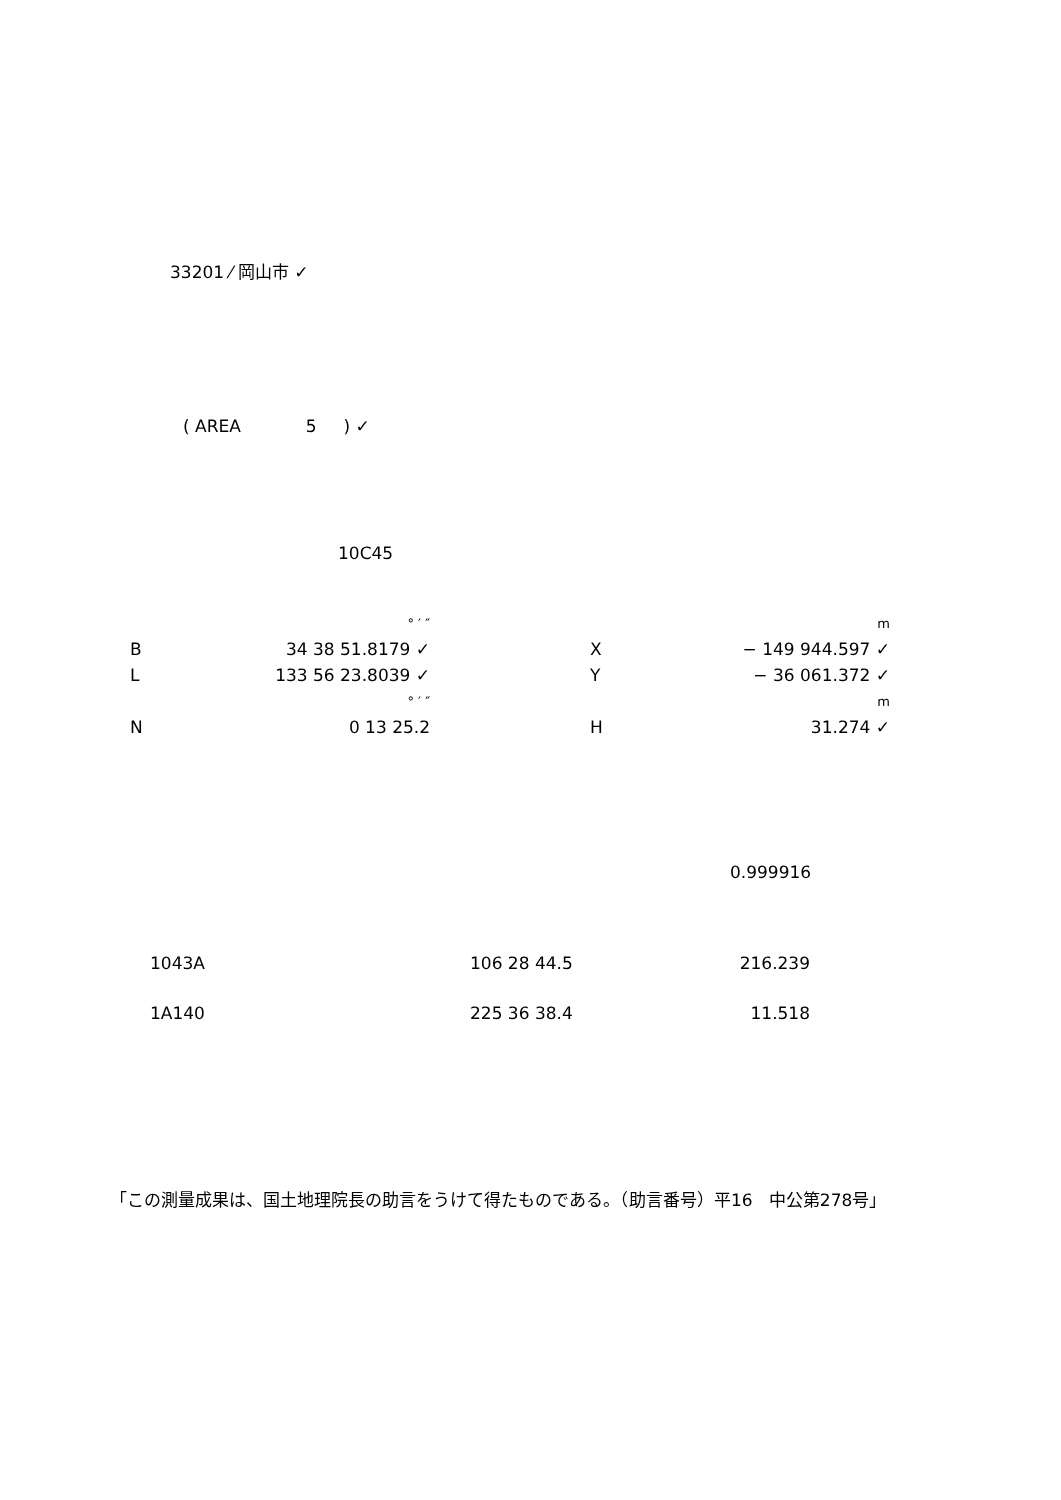33201 ⁄ 岡山市 ✓
( AREA 5 ) ✓
10C45
| | ° ′ ″ | | | m |
| B | 34 38 51.8179 ✓ | | X | − 149 944.597 ✓ |
| L | 133 56 23.8039 ✓ | | Y | − 36 061.372 ✓ |
| | ° ′ ″ | | | m |
| N | 0 13 25.2 | | H | 31.274 ✓ |
0.999916
| 1043A | 106 28 44.5 | 216.239 |
| 1A140 | 225 36 38.4 | 11.518 |
「この測量成果は、国土地理院長の助言をうけて得たものである。（助言番号）平16 中公第278号」